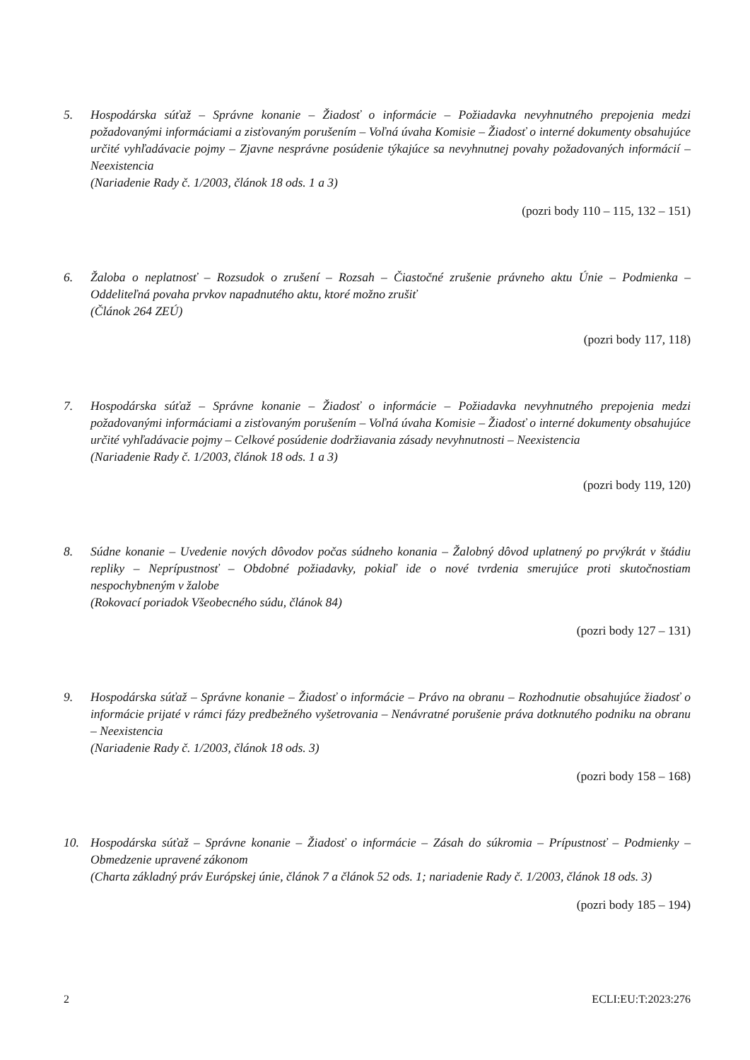5. Hospodárska súťaž – Správne konanie – Žiadosť o informácie – Požiadavka nevyhnutného prepojenia medzi požadovanými informáciami a zisťovaným porušením – Voľná úvaha Komisie – Žiadosť o interné dokumenty obsahujúce určité vyhľadávacie pojmy – Zjavne nesprávne posúdenie týkajúce sa nevyhnutnej povahy požadovaných informácií – Neexistencia
(Nariadenie Rady č. 1/2003, článok 18 ods. 1 a 3)
(pozri body 110 – 115, 132 – 151)
6. Žaloba o neplatnosť – Rozsudok o zrušení – Rozsah – Čiastočné zrušenie právneho aktu Únie – Podmienka – Oddeliteľná povaha prvkov napadnutého aktu, ktoré možno zrušiť
(Článok 264 ZEÚ)
(pozri body 117, 118)
7. Hospodárska súťaž – Správne konanie – Žiadosť o informácie – Požiadavka nevyhnutného prepojenia medzi požadovanými informáciami a zisťovaným porušením – Voľná úvaha Komisie – Žiadosť o interné dokumenty obsahujúce určité vyhľadávacie pojmy – Celkové posúdenie dodržiavania zásady nevyhnutnosti – Neexistencia
(Nariadenie Rady č. 1/2003, článok 18 ods. 1 a 3)
(pozri body 119, 120)
8. Súdne konanie – Uvedenie nových dôvodov počas súdneho konania – Žalobný dôvod uplatnený po prvýkrát v štádiu repliky – Neprípustnosť – Obdobné požiadavky, pokiaľ ide o nové tvrdenia smerujúce proti skutočnostiam nespochybneným v žalobe
(Rokovací poriadok Všeobecného súdu, článok 84)
(pozri body 127 – 131)
9. Hospodárska súťaž – Správne konanie – Žiadosť o informácie – Právo na obranu – Rozhodnutie obsahujúce žiadosť o informácie prijaté v rámci fázy predbežného vyšetrovania – Nenávratné porušenie práva dotknutého podniku na obranu – Neexistencia
(Nariadenie Rady č. 1/2003, článok 18 ods. 3)
(pozri body 158 – 168)
10. Hospodárska súťaž – Správne konanie – Žiadosť o informácie – Zásah do súkromia – Prípustnosť – Podmienky – Obmedzenie upravené zákonom
(Charta základný práv Európskej únie, článok 7 a článok 52 ods. 1; nariadenie Rady č. 1/2003, článok 18 ods. 3)
(pozri body 185 – 194)
2 ECLI:EU:T:2023:276